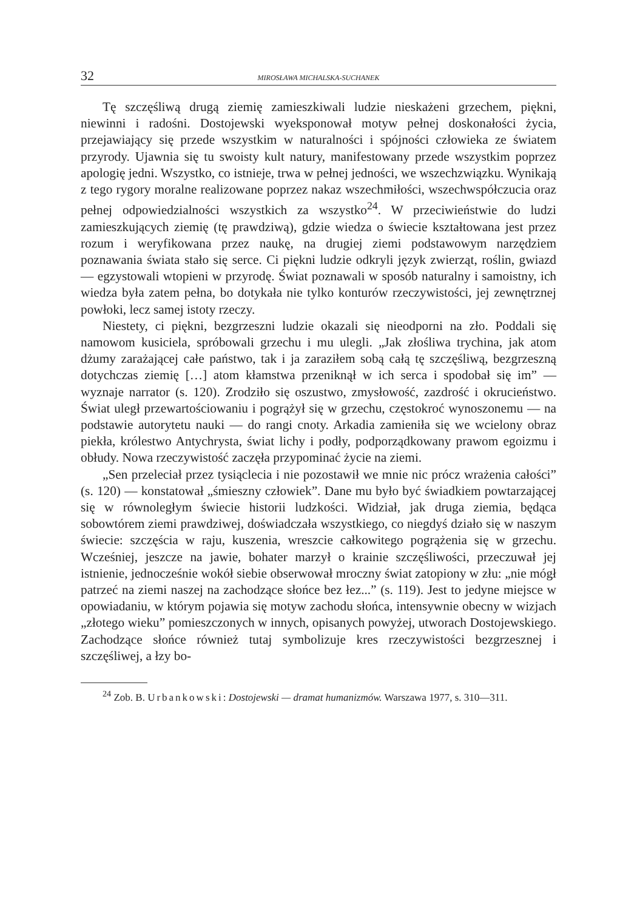32 MIROSŁAWA MICHALSKA-SUCHANEK
Tę szczęśliwą drugą ziemię zamieszkiwali ludzie nieskażeni grzechem, piękni, niewinni i radośni. Dostojewski wyeksponował motyw pełnej doskonałości życia, przejawiający się przede wszystkim w naturalności i spójności człowieka ze światem przyrody. Ujawnia się tu swoisty kult natury, manifestowany przede wszystkim poprzez apologię jedni. Wszystko, co istnieje, trwa w pełnej jedności, we wszechzwiązku. Wynikają z tego rygory moralne realizowane poprzez nakaz wszechmiłości, wszechwspółczucia oraz pełnej odpowiedzialności wszystkich za wszystko<sup>24</sup>. W przeciwieństwie do ludzi zamieszkujących ziemię (tę prawdziwą), gdzie wiedza o świecie kształtowana jest przez rozum i weryfikowana przez naukę, na drugiej ziemi podstawowym narzędziem poznawania świata stało się serce. Ci piękni ludzie odkryli język zwierząt, roślin, gwiazd — egzystowali wtopieni w przyrodę. Świat poznawali w sposób naturalny i samoistny, ich wiedza była zatem pełna, bo dotykała nie tylko konturów rzeczywistości, jej zewnętrznej powłoki, lecz samej istoty rzeczy.
Niestety, ci piękni, bezgrzeszni ludzie okazali się nieodporni na zło. Poddali się namowom kusiciela, spróbowali grzechu i mu ulegli. „Jak złośliwa trychina, jak atom dżumy zarażającej całe państwo, tak i ja zaraziłem sobą całą tę szczęśliwą, bezgrzeszną dotychczas ziemię […] atom kłamstwa przeniknął w ich serca i spodobał się im” — wyznaje narrator (s. 120). Zrodziło się oszustwo, zmysłowość, zazdrość i okrucieństwo. Świat uległ przewartościowaniu i pogrążył się w grzechu, częstokroć wynoszonemu — na podstawie autorytetu nauki — do rangi cnoty. Arkadia zamieniła się we wcielony obraz piekła, królestwo Antychrysta, świat lichy i podły, podporządkowany prawom egoizmu i obłudy. Nowa rzeczywistość zaczęła przypominać życie na ziemi.
„Sen przeleciał przez tysiąclecia i nie pozostawił we mnie nic prócz wrażenia całości” (s. 120) — konstatował „śmieszny człowiek”. Dane mu było być świadkiem powtarzającej się w równoległym świecie historii ludzkości. Widział, jak druga ziemia, będąca sobowtórem ziemi prawdziwej, doświadczała wszystkiego, co niegdyś działo się w naszym świecie: szczęścia w raju, kuszenia, wreszcie całkowitego pogrążenia się w grzechu. Wcześniej, jeszcze na jawie, bohater marzył o krainie szczęśliwości, przeczuwał jej istnienie, jednocześnie wokół siebie obserwował mroczny świat zatopiony w złu: „nie mógł patrzeć na ziemi naszej na zachodzące słońce bez łez...” (s. 119). Jest to jedyne miejsce w opowiadaniu, w którym pojawia się motyw zachodu słońca, intensywnie obecny w wizjach „złotego wieku” pomieszczonych w innych, opisanych powyżej, utworach Dostojewskiego. Zachodzące słońce również tutaj symbolizuje kres rzeczywistości bezgrzesznej i szczęśliwej, a łzy bo-
<sup>24</sup> Zob. B. Urbankowski: Dostojewski — dramat humanizmów. Warszawa 1977, s. 310—311.